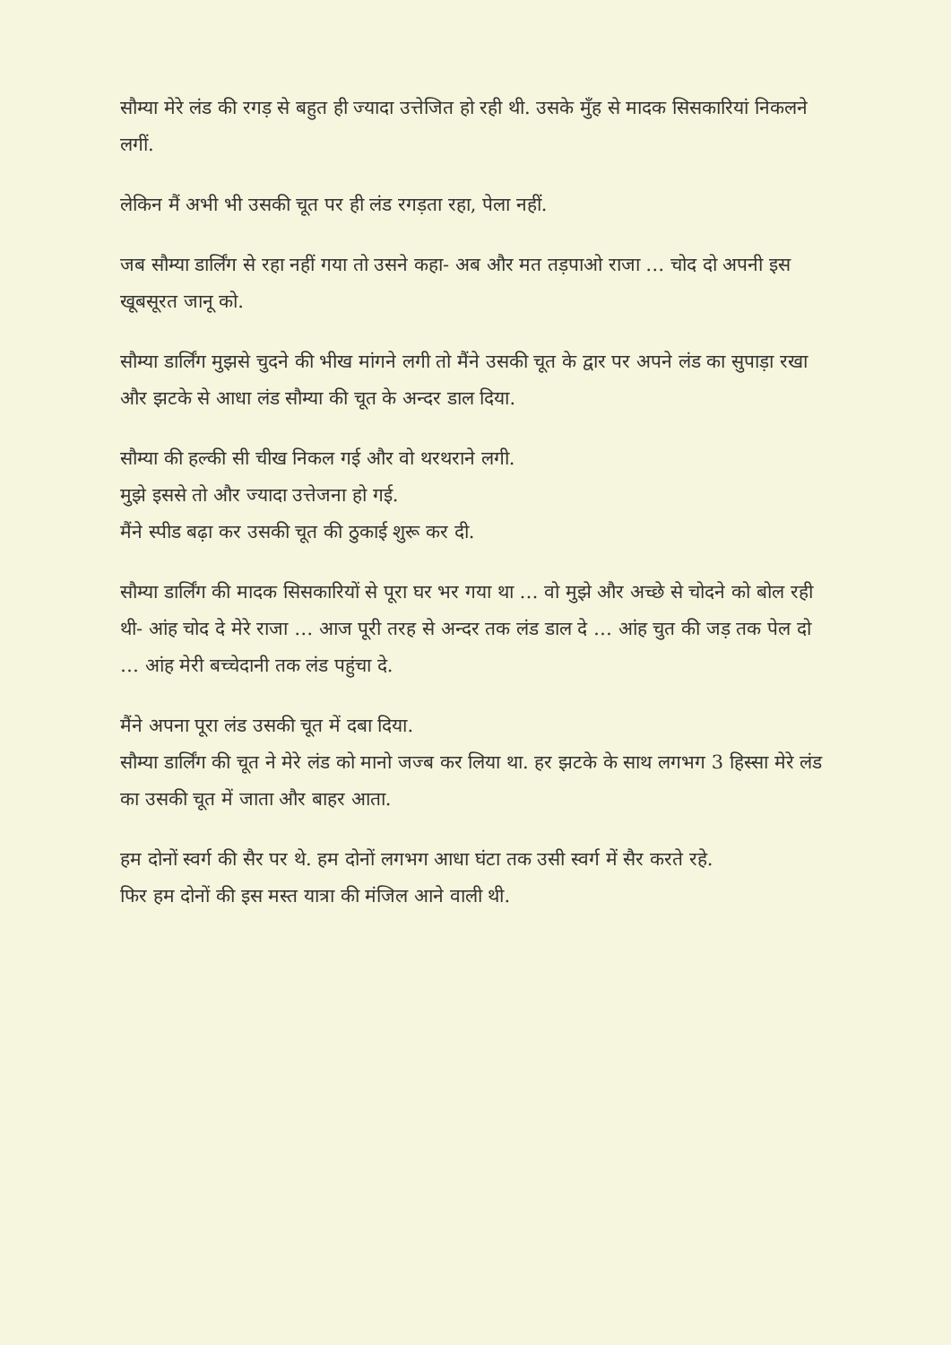सौम्या मेरे लंड की रगड़ से बहुत ही ज्यादा उत्तेजित हो रही थी. उसके मुँह से मादक सिसकारियां निकलने लगीं.
लेकिन मैं अभी भी उसकी चूत पर ही लंड रगड़ता रहा, पेला नहीं.
जब सौम्या डार्लिंग से रहा नहीं गया तो उसने कहा- अब और मत तड़पाओ राजा … चोद दो अपनी इस खूबसूरत जानू को.
सौम्या डार्लिंग मुझसे चुदने की भीख मांगने लगी तो मैंने उसकी चूत के द्वार पर अपने लंड का सुपाड़ा रखा और झटके से आधा लंड सौम्या की चूत के अन्दर डाल दिया.
सौम्या की हल्की सी चीख निकल गई और वो थरथराने लगी.
मुझे इससे तो और ज्यादा उत्तेजना हो गई.
मैंने स्पीड बढ़ा कर उसकी चूत की ठुकाई शुरू कर दी.
सौम्या डार्लिंग की मादक सिसकारियों से पूरा घर भर गया था … वो मुझे और अच्छे से चोदने को बोल रही थी- आंह चोद दे मेरे राजा … आज पूरी तरह से अन्दर तक लंड डाल दे … आंह चुत की जड़ तक पेल दो … आंह मेरी बच्चेदानी तक लंड पहुंचा दे.
मैंने अपना पूरा लंड उसकी चूत में दबा दिया.
सौम्या डार्लिंग की चूत ने मेरे लंड को मानो जज्ब कर लिया था. हर झटके के साथ लगभग 3 हिस्सा मेरे लंड का उसकी चूत में जाता और बाहर आता.
हम दोनों स्वर्ग की सैर पर थे. हम दोनों लगभग आधा घंटा तक उसी स्वर्ग में सैर करते रहे.
फिर हम दोनों की इस मस्त यात्रा की मंजिल आने वाली थी.